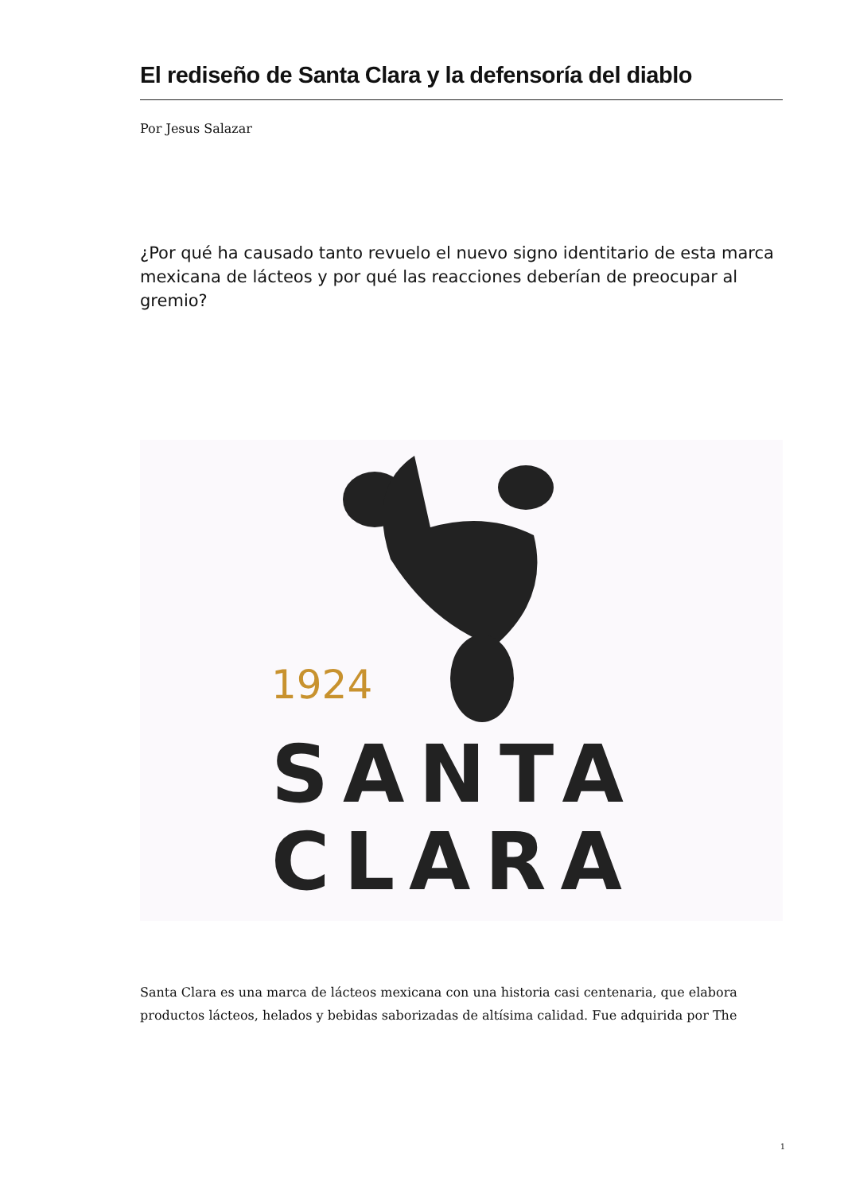El rediseño de Santa Clara y la defensoría del diablo
Por Jesus Salazar
¿Por qué ha causado tanto revuelo el nuevo signo identitario de esta marca mexicana de lácteos y por qué las reacciones deberían de preocupar al gremio?
1924
SANTA
CLARA
Santa Clara es una marca de lácteos mexicana con una historia casi centenaria, que elabora productos lácteos, helados y bebidas saborizadas de altísima calidad. Fue adquirida por The
1